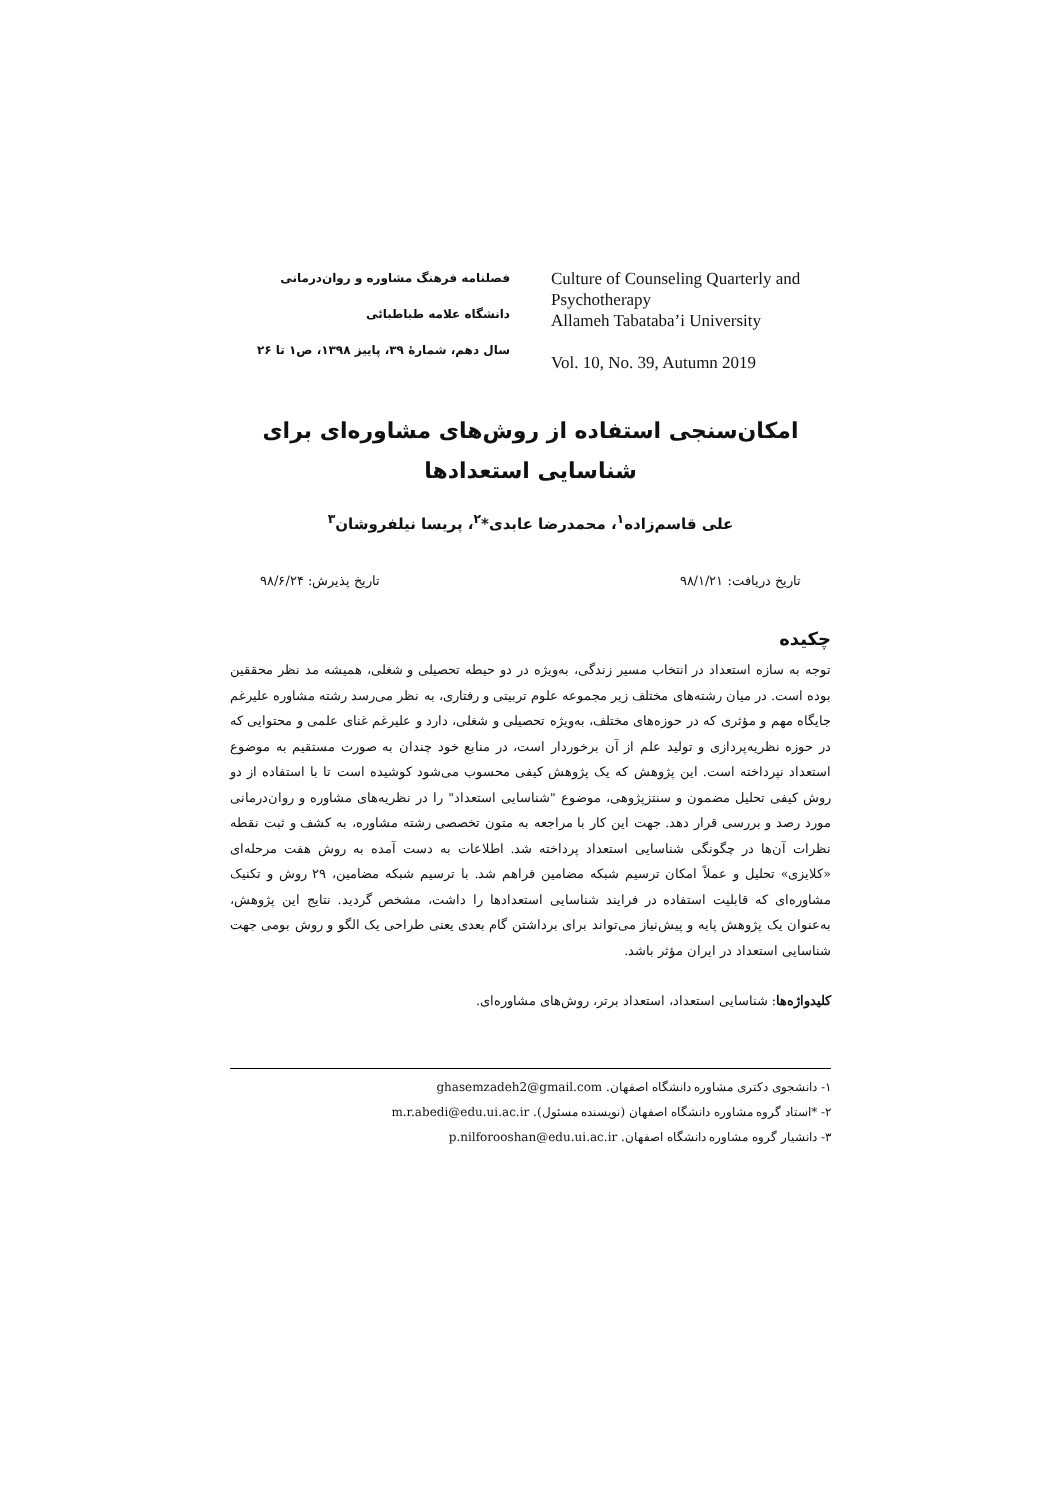فصلنامه فرهنگ مشاوره و روان‌درمانی
دانشگاه علامه طباطبائی
سال دهم، شمارۀ ۳۹، پاییز ۱۳۹۸، ص۱ تا ۲۶
Culture of Counseling Quarterly and Psychotherapy
Allameh Tabataba’i University
Vol. 10, No. 39, Autumn 2019
امکان‌سنجی استفاده از روش‌های مشاوره‌ای برای
شناسایی استعدادها
علی قاسم‌زاده<sup>۱</sup>، محمدرضا عابدی*<sup>۲</sup>، پریسا نیلفروشان<sup>۳</sup>
تاریخ دریافت: ۹۸/۱/۲۱ تاریخ پذیرش: ۹۸/۶/۲۴
چکیده
توجه به سازه استعداد در انتخاب مسیر زندگی، به‌ویژه در دو حیطه تحصیلی و شغلی، همیشه مد نظر محققین بوده است. در میان رشته‌های مختلف زیر مجموعه علوم تربیتی و رفتاری، به نظر می‌رسد رشته مشاوره علیرغم جایگاه مهم و مؤثری که در حوزه‌های مختلف، به‌ویژه تحصیلی و شغلی، دارد و علیرغم غنای علمی و محتوایی که در حوزه نظریه‌پردازی و تولید علم از آن برخوردار است، در منابع خود چندان به صورت مستقیم به موضوع استعداد نپرداخته است. این پژوهش که یک پژوهش کیفی محسوب می‌شود کوشیده است تا با استفاده از دو روش کیفی تحلیل مضمون و سنتزپژوهی، موضوع "شناسایی استعداد" را در نظریه‌های مشاوره و روان‌درمانی مورد رصد و بررسی قرار دهد. جهت این کار با مراجعه به متون تخصصی رشته مشاوره، به کشف و ثبت نقطه نظرات آن‌ها در چگونگی شناسایی استعداد پرداخته شد. اطلاعات به دست آمده به روش هفت مرحله‌ای «کلایزی» تحلیل و عملاً امکان ترسیم شبکه مضامین فراهم شد. با ترسیم شبکه مضامین، ۲۹ روش و تکنیک مشاوره‌ای که قابلیت استفاده در فرایند شناسایی استعدادها را داشت، مشخص گردید. نتایج این پژوهش، به‌عنوان یک پژوهش پایه و پیش‌نیاز می‌تواند برای برداشتن گام بعدی یعنی طراحی یک الگو و روش بومی جهت شناسایی استعداد در ایران مؤثر باشد.
کلیدواژه‌ها: شناسایی استعداد، استعداد برتر، روش‌های مشاوره‌ای.
۱- دانشجوی دکتری مشاوره دانشگاه اصفهان. ghasemzadeh2@gmail.com
۲- *استاد گروه مشاوره دانشگاه اصفهان (نویسنده مسئول). m.r.abedi@edu.ui.ac.ir
۳- دانشیار گروه مشاوره دانشگاه اصفهان. p.nilforooshan@edu.ui.ac.ir